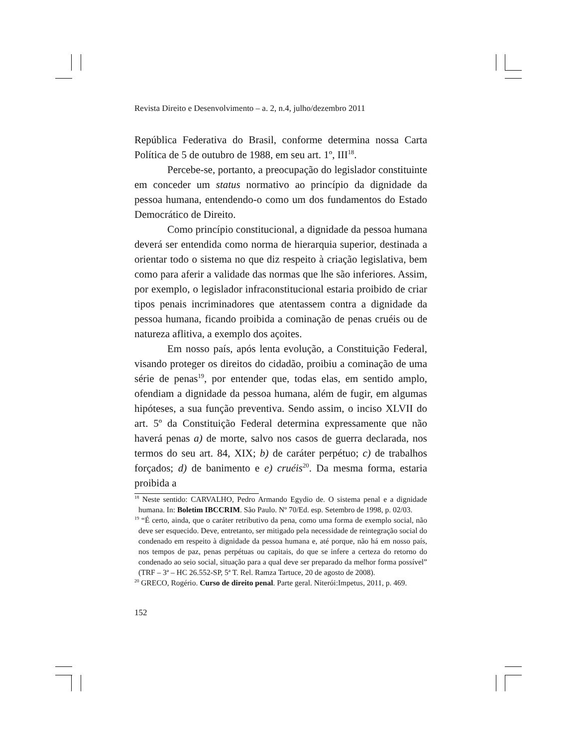Revista Direito e Desenvolvimento – a. 2, n.4, julho/dezembro 2011
República Federativa do Brasil, conforme determina nossa Carta Política de 5 de outubro de 1988, em seu art. 1º, III<sup>18</sup>.
Percebe-se, portanto, a preocupação do legislador constituinte em conceder um status normativo ao princípio da dignidade da pessoa humana, entendendo-o como um dos fundamentos do Estado Democrático de Direito.
Como princípio constitucional, a dignidade da pessoa humana deverá ser entendida como norma de hierarquia superior, destinada a orientar todo o sistema no que diz respeito à criação legislativa, bem como para aferir a validade das normas que lhe são inferiores. Assim, por exemplo, o legislador infraconstitucional estaria proibido de criar tipos penais incriminadores que atentassem contra a dignidade da pessoa humana, ficando proibida a cominação de penas cruéis ou de natureza aflitiva, a exemplo dos açoites.
Em nosso país, após lenta evolução, a Constituição Federal, visando proteger os direitos do cidadão, proibiu a cominação de uma série de penas<sup>19</sup>, por entender que, todas elas, em sentido amplo, ofendiam a dignidade da pessoa humana, além de fugir, em algumas hipóteses, a sua função preventiva. Sendo assim, o inciso XLVII do art. 5º da Constituição Federal determina expressamente que não haverá penas a) de morte, salvo nos casos de guerra declarada, nos termos do seu art. 84, XIX; b) de caráter perpétuo; c) de trabalhos forçados; d) de banimento e e) cruéis<sup>20</sup>. Da mesma forma, estaria proibida a
<sup>18</sup> Neste sentido: CARVALHO, Pedro Armando Egydio de. O sistema penal e a dignidade humana. In: Boletim IBCCRIM. São Paulo. Nº 70/Ed. esp. Setembro de 1998, p. 02/03.
<sup>19</sup> “É certo, ainda, que o caráter retributivo da pena, como uma forma de exemplo social, não deve ser esquecido. Deve, entretanto, ser mitigado pela necessidade de reintegração social do condenado em respeito à dignidade da pessoa humana e, até porque, não há em nosso país, nos tempos de paz, penas perpétuas ou capitais, do que se infere a certeza do retorno do condenado ao seio social, situação para a qual deve ser preparado da melhor forma possível” (TRF – 3ª – HC 26.552-SP, 5ª T. Rel. Ramza Tartuce, 20 de agosto de 2008).
<sup>20</sup> GRECO, Rogério. Curso de direito penal. Parte geral. Niterói:Impetus, 2011, p. 469.
152